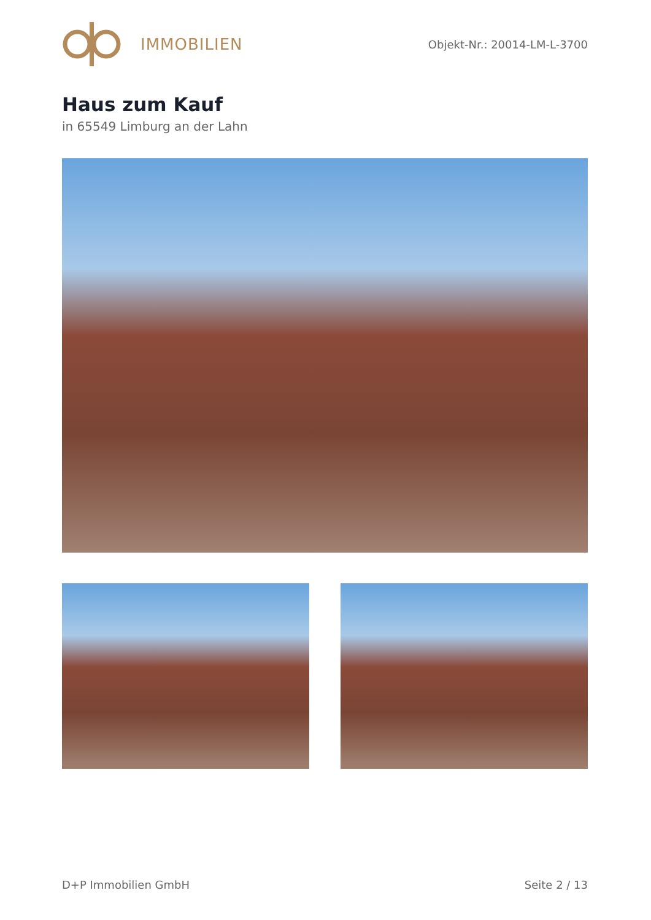IMMOBILIEN
Objekt-Nr.: 20014-LM-L-3700
Haus zum Kauf
in 65549 Limburg an der Lahn
D+P Immobilien GmbH Seite 2 / 13